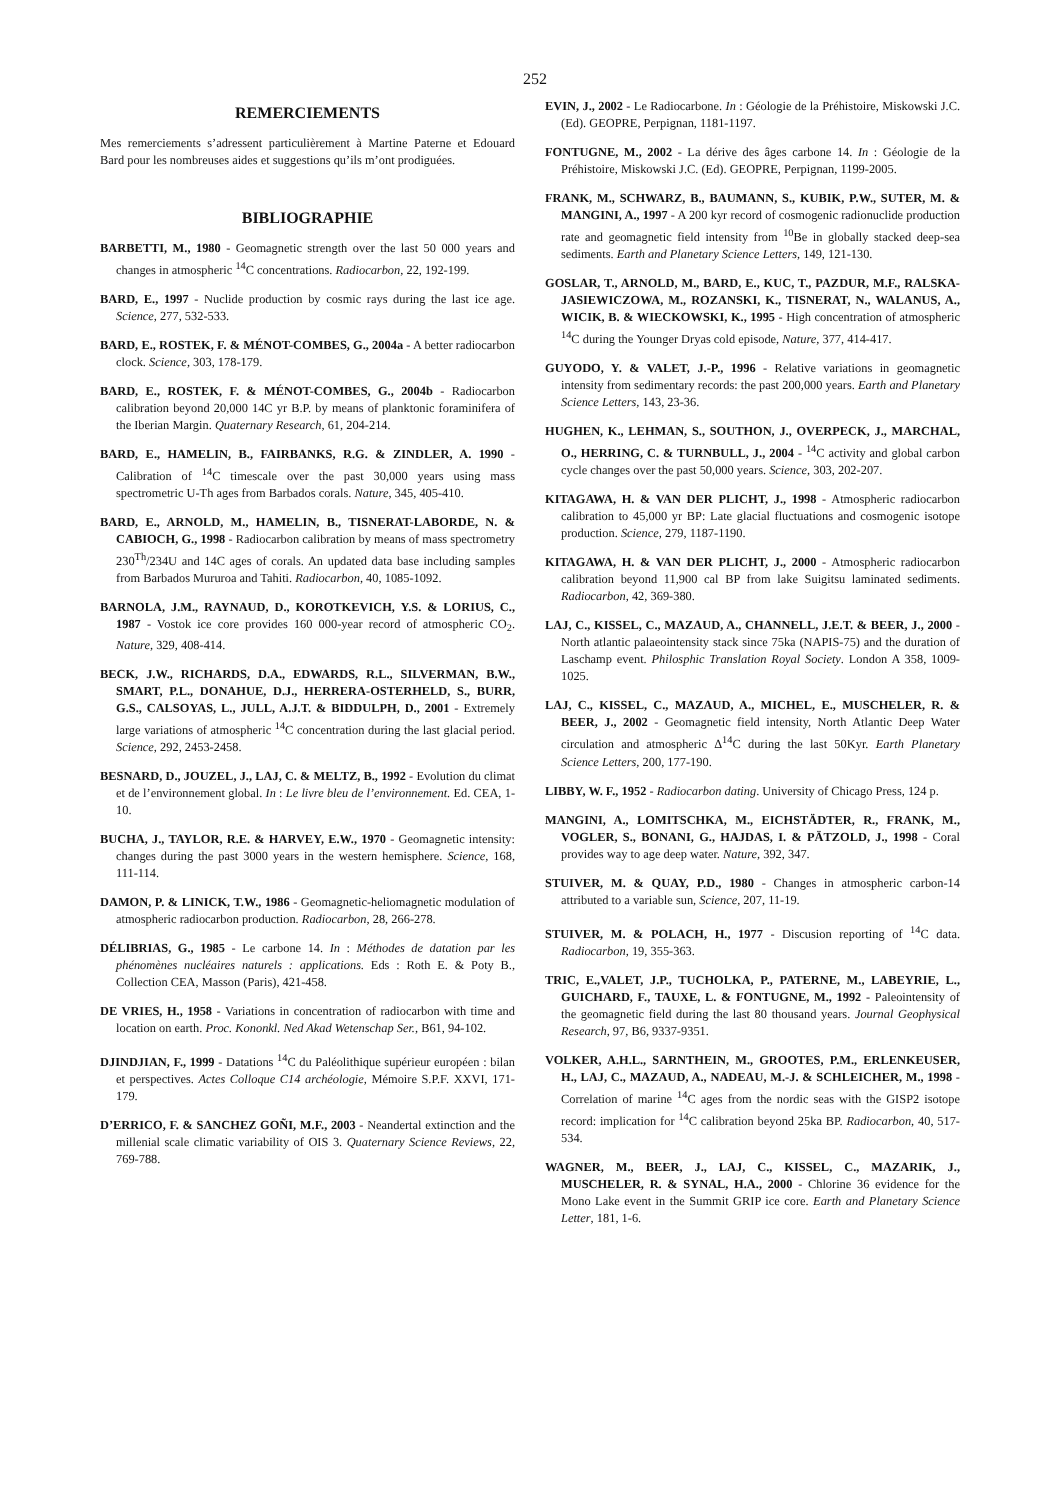252
REMERCIEMENTS
Mes remerciements s’adressent particulièrement à Martine Paterne et Edouard Bard pour les nombreuses aides et suggestions qu’ils m’ont prodiguées.
BIBLIOGRAPHIE
BARBETTI, M., 1980 - Geomagnetic strength over the last 50 000 years and changes in atmospheric <sup>14</sup>C concentrations. Radiocarbon, 22, 192-199.
BARD, E., 1997 - Nuclide production by cosmic rays during the last ice age. Science, 277, 532-533.
BARD, E., ROSTEK, F. & MÉNOT-COMBES, G., 2004a - A better radiocarbon clock. Science, 303, 178-179.
BARD, E., ROSTEK, F. & MÉNOT-COMBES, G., 2004b - Radiocarbon calibration beyond 20,000 14C yr B.P. by means of planktonic foraminifera of the Iberian Margin. Quaternary Research, 61, 204-214.
BARD, E., HAMELIN, B., FAIRBANKS, R.G. & ZINDLER, A. 1990 - Calibration of <sup>14</sup>C timescale over the past 30,000 years using mass spectrometric U-Th ages from Barbados corals. Nature, 345, 405-410.
BARD, E., ARNOLD, M., HAMELIN, B., TISNERAT-LABORDE, N. & CABIOCH, G., 1998 - Radiocarbon calibration by means of mass spectrometry 230<sup>Th</sup>/234U and 14C ages of corals. An updated data base including samples from Barbados Mururoa and Tahiti. Radiocarbon, 40, 1085-1092.
BARNOLA, J.M., RAYNAUD, D., KOROTKEVICH, Y.S. & LORIUS, C., 1987 - Vostok ice core provides 160 000-year record of atmospheric CO<sub>2</sub>. Nature, 329, 408-414.
BECK, J.W., RICHARDS, D.A., EDWARDS, R.L., SILVERMAN, B.W., SMART, P.L., DONAHUE, D.J., HERRERA-OSTERHELD, S., BURR, G.S., CALSOYAS, L., JULL, A.J.T. & BIDDULPH, D., 2001 - Extremely large variations of atmospheric <sup>14</sup>C concentration during the last glacial period. Science, 292, 2453-2458.
BESNARD, D., JOUZEL, J., LAJ, C. & MELTZ, B., 1992 - Evolution du climat et de l’environnement global. In : Le livre bleu de l’environnement. Ed. CEA, 1-10.
BUCHA, J., TAYLOR, R.E. & HARVEY, E.W., 1970 - Geomagnetic intensity: changes during the past 3000 years in the western hemisphere. Science, 168, 111-114.
DAMON, P. & LINICK, T.W., 1986 - Geomagnetic-heliomagnetic modulation of atmospheric radiocarbon production. Radiocarbon, 28, 266-278.
DÉLIBRIAS, G., 1985 - Le carbone 14. In : Méthodes de datation par les phénomènes nucléaires naturels : applications. Eds : Roth E. & Poty B., Collection CEA, Masson (Paris), 421-458.
DE VRIES, H., 1958 - Variations in concentration of radiocarbon with time and location on earth. Proc. Kononkl. Ned Akad Wetenschap Ser., B61, 94-102.
DJINDJIAN, F., 1999 - Datations <sup>14</sup>C du Paléolithique supérieur européen : bilan et perspectives. Actes Colloque C14 archéologie, Mémoire S.P.F. XXVI, 171-179.
D’ERRICO, F. & SANCHEZ GOÑI, M.F., 2003 - Neandertal extinction and the millenial scale climatic variability of OIS 3. Quaternary Science Reviews, 22, 769-788.
EVIN, J., 2002 - Le Radiocarbone. In : Géologie de la Préhistoire, Miskowski J.C. (Ed). GEOPRE, Perpignan, 1181-1197.
FONTUGNE, M., 2002 - La dérive des âges carbone 14. In : Géologie de la Préhistoire, Miskowski J.C. (Ed). GEOPRE, Perpignan, 1199-2005.
FRANK, M., SCHWARZ, B., BAUMANN, S., KUBIK, P.W., SUTER, M. & MANGINI, A., 1997 - A 200 kyr record of cosmogenic radionuclide production rate and geomagnetic field intensity from <sup>10</sup>Be in globally stacked deep-sea sediments. Earth and Planetary Science Letters, 149, 121-130.
GOSLAR, T., ARNOLD, M., BARD, E., KUC, T., PAZDUR, M.F., RALSKA-JASIEWICZOWA, M., ROZANSKI, K., TISNERAT, N., WALANUS, A., WICIK, B. & WIECKOWSKI, K., 1995 - High concentration of atmospheric <sup>14</sup>C during the Younger Dryas cold episode, Nature, 377, 414-417.
GUYODO, Y. & VALET, J.-P., 1996 - Relative variations in geomagnetic intensity from sedimentary records: the past 200,000 years. Earth and Planetary Science Letters, 143, 23-36.
HUGHEN, K., LEHMAN, S., SOUTHON, J., OVERPECK, J., MARCHAL, O., HERRING, C. & TURNBULL, J., 2004 - <sup>14</sup>C activity and global carbon cycle changes over the past 50,000 years. Science, 303, 202-207.
KITAGAWA, H. & VAN DER PLICHT, J., 1998 - Atmospheric radiocarbon calibration to 45,000 yr BP: Late glacial fluctuations and cosmogenic isotope production. Science, 279, 1187-1190.
KITAGAWA, H. & VAN DER PLICHT, J., 2000 - Atmospheric radiocarbon calibration beyond 11,900 cal BP from lake Suigitsu laminated sediments. Radiocarbon, 42, 369-380.
LAJ, C., KISSEL, C., MAZAUD, A., CHANNELL, J.E.T. & BEER, J., 2000 - North atlantic palaeointensity stack since 75ka (NAPIS-75) and the duration of Laschamp event. Philosphic Translation Royal Society. London A 358, 1009-1025.
LAJ, C., KISSEL, C., MAZAUD, A., MICHEL, E., MUSCHELER, R. & BEER, J., 2002 - Geomagnetic field intensity, North Atlantic Deep Water circulation and atmospheric Δ<sup>14</sup>C during the last 50Kyr. Earth Planetary Science Letters, 200, 177-190.
LIBBY, W. F., 1952 - Radiocarbon dating. University of Chicago Press, 124 p.
MANGINI, A., LOMITSCHKA, M., EICHSTÄDTER, R., FRANK, M., VOGLER, S., BONANI, G., HAJDAS, I. & PÄTZOLD, J., 1998 - Coral provides way to age deep water. Nature, 392, 347.
STUIVER, M. & QUAY, P.D., 1980 - Changes in atmospheric carbon-14 attributed to a variable sun, Science, 207, 11-19.
STUIVER, M. & POLACH, H., 1977 - Discusion reporting of <sup>14</sup>C data. Radiocarbon, 19, 355-363.
TRIC, E.,VALET, J.P., TUCHOLKA, P., PATERNE, M., LABEYRIE, L., GUICHARD, F., TAUXE, L. & FONTUGNE, M., 1992 - Paleointensity of the geomagnetic field during the last 80 thousand years. Journal Geophysical Research, 97, B6, 9337-9351.
VOLKER, A.H.L., SARNTHEIN, M., GROOTES, P.M., ERLENKEUSER, H., LAJ, C., MAZAUD, A., NADEAU, M.-J. & SCHLEICHER, M., 1998 - Correlation of marine <sup>14</sup>C ages from the nordic seas with the GISP2 isotope record: implication for <sup>14</sup>C calibration beyond 25ka BP. Radiocarbon, 40, 517-534.
WAGNER, M., BEER, J., LAJ, C., KISSEL, C., MAZARIK, J., MUSCHELER, R. & SYNAL, H.A., 2000 - Chlorine 36 evidence for the Mono Lake event in the Summit GRIP ice core. Earth and Planetary Science Letter, 181, 1-6.